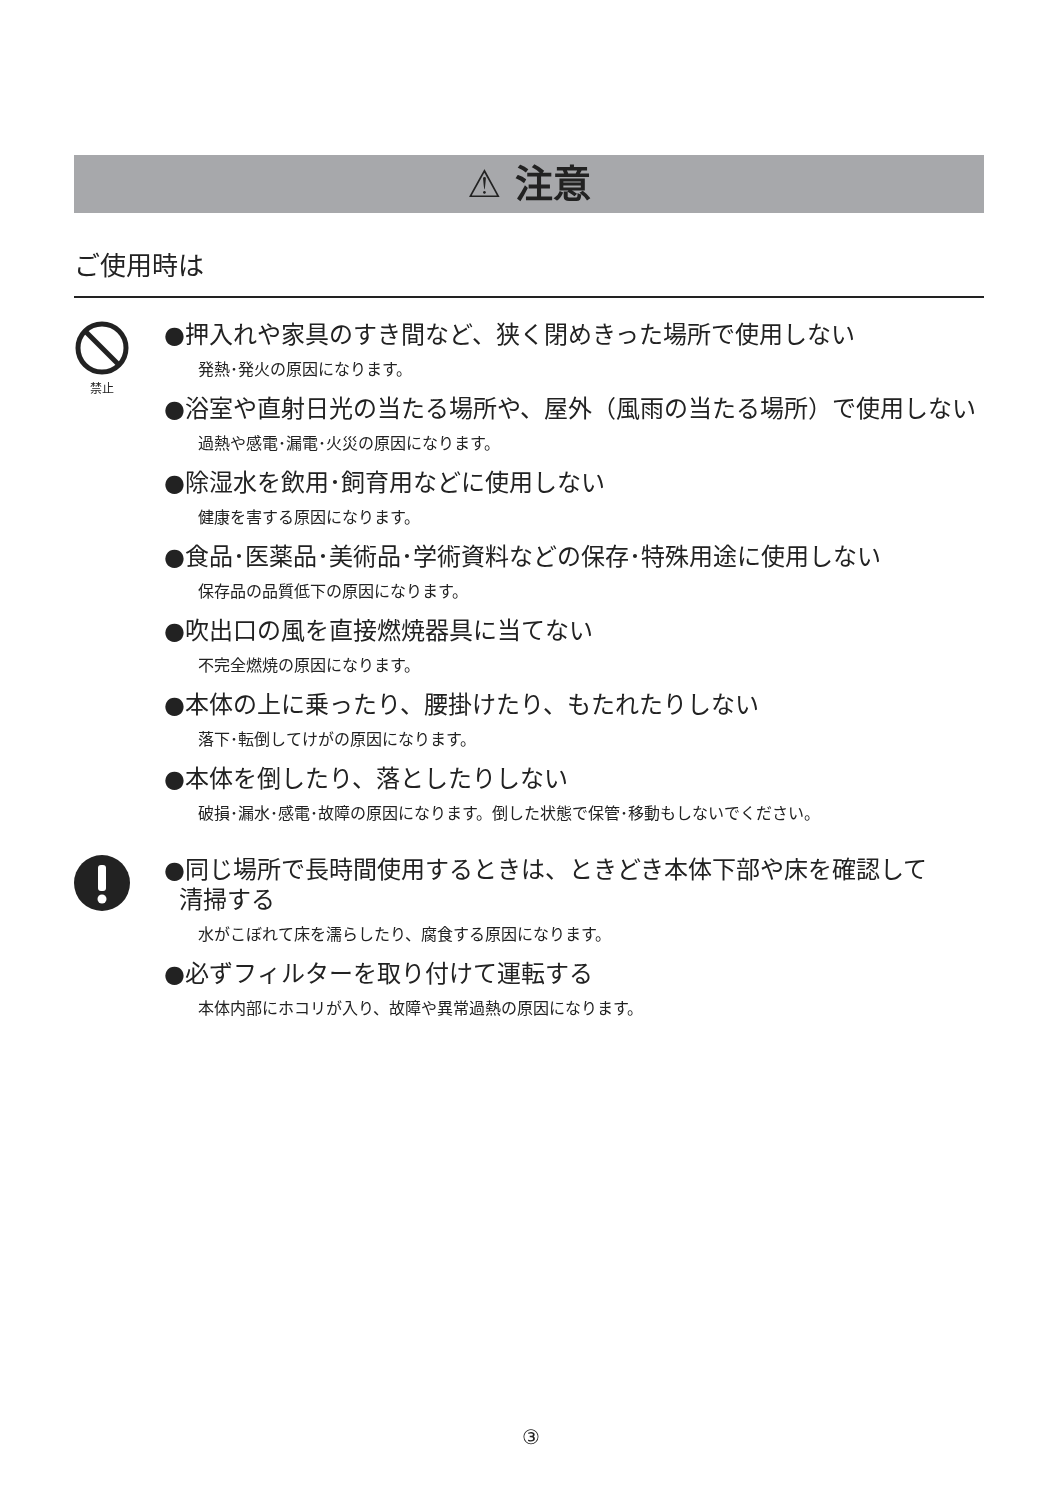⚠ 注意
ご使用時は
禁止
●押入れや家具のすき間など、狭く閉めきった場所で使用しない
発熱･発火の原因になります。
●浴室や直射日光の当たる場所や、屋外（風雨の当たる場所）で使用しない
過熱や感電･漏電･火災の原因になります。
●除湿水を飲用･飼育用などに使用しない
健康を害する原因になります。
●食品･医薬品･美術品･学術資料などの保存･特殊用途に使用しない
保存品の品質低下の原因になります。
●吹出口の風を直接燃焼器具に当てない
不完全燃焼の原因になります。
●本体の上に乗ったり、腰掛けたり、もたれたりしない
落下･転倒してけがの原因になります。
●本体を倒したり、落としたりしない
破損･漏水･感電･故障の原因になります。倒した状態で保管･移動もしないでください。
●同じ場所で長時間使用するときは、ときどき本体下部や床を確認して
清掃する
水がこぼれて床を濡らしたり、腐食する原因になります。
●必ずフィルターを取り付けて運転する
本体内部にホコリが入り、故障や異常過熱の原因になります。
③